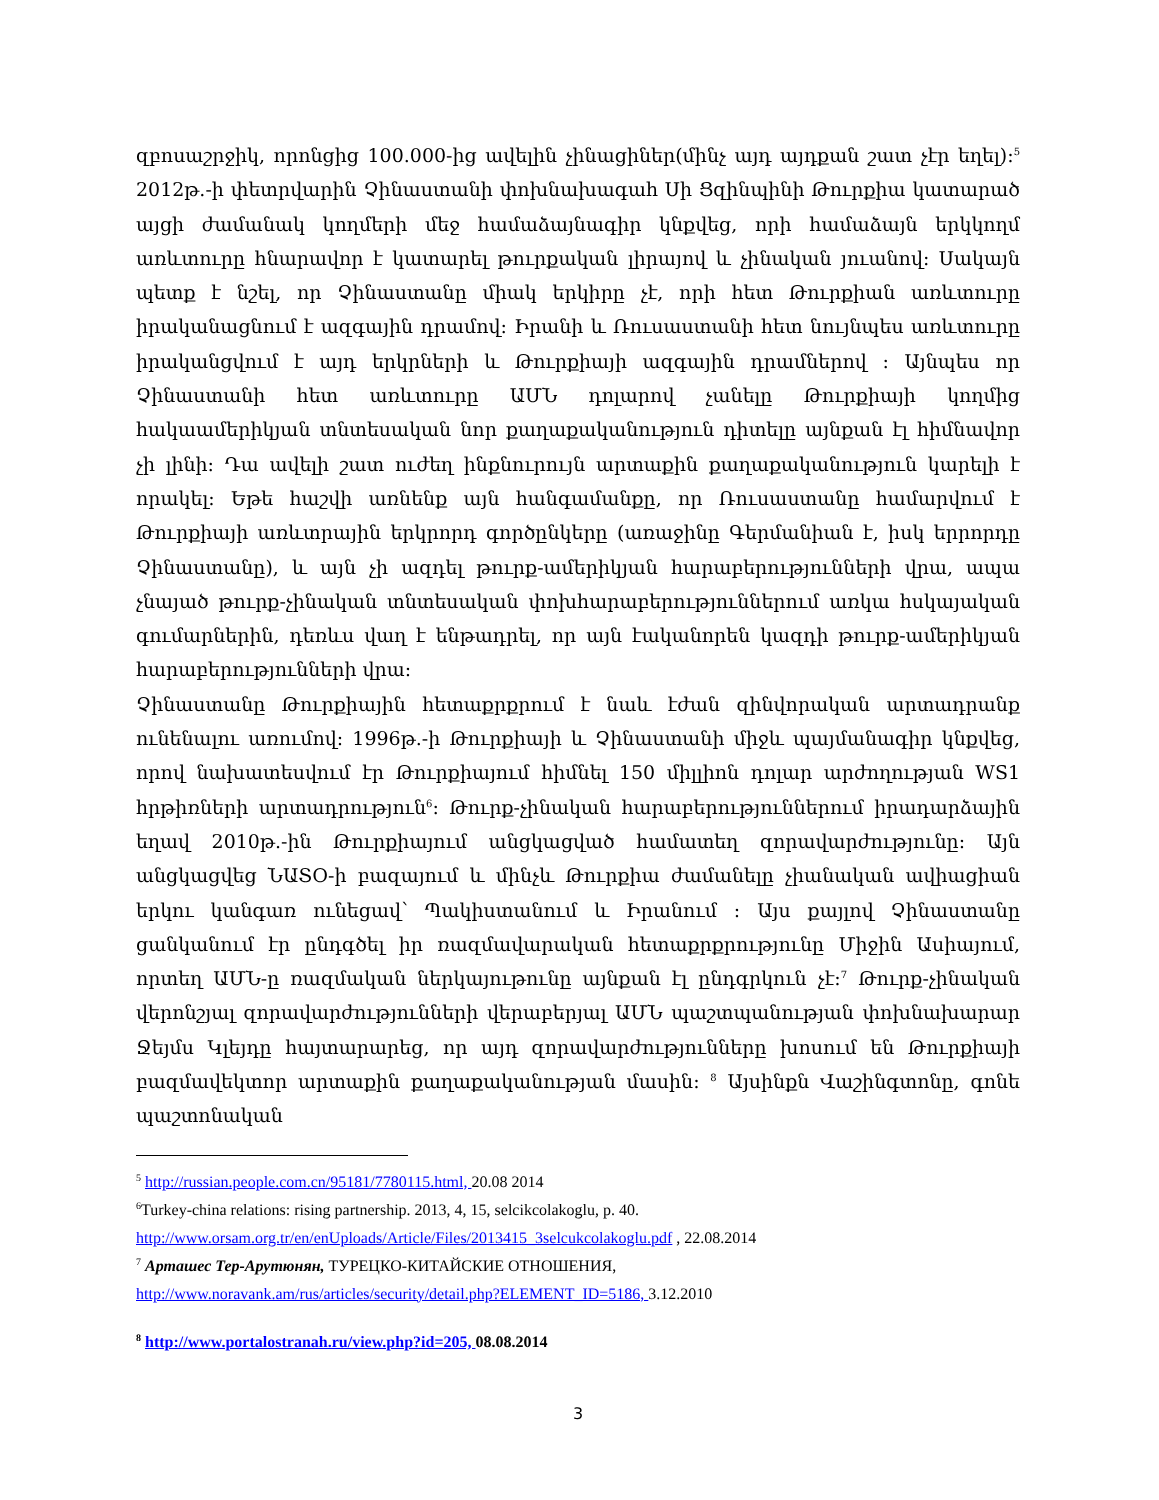զբոսաշրջիկ, որոնցից 100.000-ից ավելին չինացիներ(մինչ այդ այդքան շատ չէր եղել):<sup>5</sup> 2012թ.-ի փետրվարին Չինաստանի փոխնախագահ Սի Ցզինպինի Թուրքիա կատարած այցի ժամանակ կողմերի մեջ համաձայնագիր կնքվեց, որի համաձայն երկկողմ առևտուրը հնարավոր է կատարել թուրքական լիրայով և չինական յուանով: Սակայն պետք է նշել, որ Չինաստանը միակ երկիրը չէ, որի հետ Թուրքիան առևտուրը իրականացնում է ազգային դրամով: Իրանի և Ռուսաստանի հետ նույնպես առևտուրը իրականցվում է այդ երկրների և Թուրքիայի ազգային դրամներով : Այնպես որ Չինաստանի հետ առևտուրը ԱՄՆ դոլարով չանելը Թուրքիայի կողմից հակաամերիկյան տնտեսական նոր քաղաքականություն դիտելը այնքան էլ հիմնավոր չի լինի: Դա ավելի շատ ուժեղ ինքնուրույն արտաքին քաղաքականություն կարելի է որակել: Եթե հաշվի առնենք այն հանգամանքը, որ Ռուսաստանը համարվում է Թուրքիայի առևտրային երկրորդ գործընկերը (առաջինը Գերմանիան է, իսկ երրորդը Չինաստանը), և այն չի ազդել թուրք-ամերիկյան հարաբերությունների վրա, ապա չնայած թուրք-չինական տնտեսական փոխհարաբերություններում առկա հսկայական գումարներին, դեռևս վաղ է ենթադրել, որ այն էականորեն կազդի թուրք-ամերիկյան հարաբերությունների վրա:
Չինաստանը Թուրքիային հետաքրքրում է նաև էժան զինվորական արտադրանք ունենալու առումով: 1996թ.-ի Թուրքիայի և Չինաստանի միջև պայմանագիր կնքվեց, որով նախատեսվում էր Թուրքիայում հիմնել 150 միլլիոն դոլար արժողության WS1 հրթիռների արտադրություն<sup>6</sup>: Թուրք-չինական հարաբերություններում իրադարձային եղավ 2010թ.-ին Թուրքիայում անցկացված համատեղ զորավարժությունը: Այն անցկացվեց ՆԱՏՕ-ի բազայում և մինչև Թուրքիա ժամանելը չիանական ավիացիան երկու կանգառ ունեցավ՝ Պակիստանում և Իրանում : Այս քայլով Չինաստանը ցանկանում էր ընդգծել իր ռազմավարական հետաքրքրությունը Միջին Ասիայում, որտեղ ԱՄՆ-ը ռազմական ներկայութունը այնքան էլ ընդգրկուն չէ:<sup>7</sup> Թուրք-չինական վերոնշյալ զորավարժությունների վերաբերյալ ԱՄՆ պաշտպանության փոխնախարար Ջեյմս Կլեյդը հայտարարեց, որ այդ զորավարժությունները խոսում են Թուրքիայի բազմավեկտոր արտաքին քաղաքականության մասին: <sup>8</sup> Այսինքն Վաշինգտոնը, գոնե պաշտոնական
<sup>5</sup> http://russian.people.com.cn/95181/7780115.html, 20.08 2014
<sup>6</sup> Turkey-china relations: rising partnership. 2013, 4, 15, selcikcolakoglu, p. 40.
http://www.orsam.org.tr/en/enUploads/Article/Files/2013415_3selcukcolakoglu.pdf , 22.08.2014
<sup>7</sup> Арташес Тер-Арутюнян, ТУРЕЦКО-КИТАЙСКИЕ ОТНОШЕНИЯ,
http://www.noravank.am/rus/articles/security/detail.php?ELEMENT_ID=5186, 3.12.2010
<sup>8</sup> http://www.portalostranah.ru/view.php?id=205, 08.08.2014
3